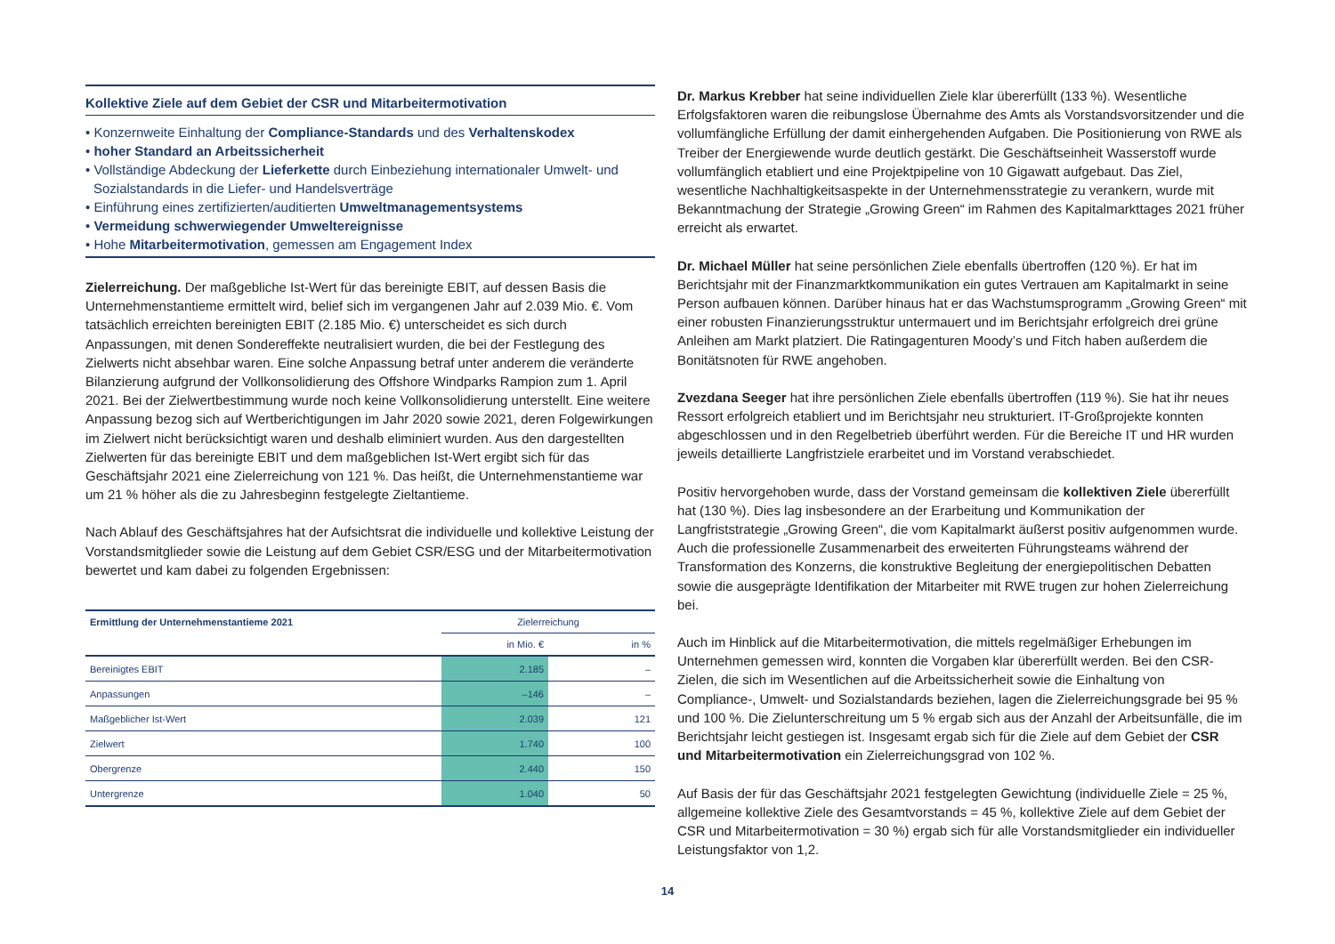Kollektive Ziele auf dem Gebiet der CSR und Mitarbeitermotivation
• Konzernweite Einhaltung der Compliance-Standards und des Verhaltenskodex
• hoher Standard an Arbeitssicherheit
• Vollständige Abdeckung der Lieferkette durch Einbeziehung internationaler Umwelt- und Sozialstandards in die Liefer- und Handelsverträge
• Einführung eines zertifizierten/auditierten Umweltmanagementsystems
• Vermeidung schwerwiegender Umweltereignisse
• Hohe Mitarbeitermotivation, gemessen am Engagement Index
Zielerreichung. Der maßgebliche Ist-Wert für das bereinigte EBIT, auf dessen Basis die Unternehmenstantieme ermittelt wird, belief sich im vergangenen Jahr auf 2.039 Mio. €. Vom tatsächlich erreichten bereinigten EBIT (2.185 Mio. €) unterscheidet es sich durch Anpassungen, mit denen Sondereffekte neutralisiert wurden, die bei der Festlegung des Zielwerts nicht absehbar waren. Eine solche Anpassung betraf unter anderem die veränderte Bilanzierung aufgrund der Vollkonsolidierung des Offshore Windparks Rampion zum 1. April 2021. Bei der Zielwertbestimmung wurde noch keine Vollkonsolidierung unterstellt. Eine weitere Anpassung bezog sich auf Wertberichtigungen im Jahr 2020 sowie 2021, deren Folgewirkungen im Zielwert nicht berücksichtigt waren und deshalb eliminiert wurden. Aus den dargestellten Zielwerten für das bereinigte EBIT und dem maßgeblichen Ist-Wert ergibt sich für das Geschäftsjahr 2021 eine Zielerreichung von 121 %. Das heißt, die Unternehmenstantieme war um 21 % höher als die zu Jahresbeginn festgelegte Zieltantieme.
Nach Ablauf des Geschäftsjahres hat der Aufsichtsrat die individuelle und kollektive Leistung der Vorstandsmitglieder sowie die Leistung auf dem Gebiet CSR/ESG und der Mitarbeitermotivation bewertet und kam dabei zu folgenden Ergebnissen:
| Ermittlung der Unternehmenstantieme 2021 | Zielerreichung | |
| --- | --- | --- |
| | in Mio. € | in % |
| Bereinigtes EBIT | 2.185 | – |
| Anpassungen | –146 | – |
| Maßgeblicher Ist-Wert | 2.039 | 121 |
| Zielwert | 1.740 | 100 |
| Obergrenze | 2.440 | 150 |
| Untergrenze | 1.040 | 50 |
Dr. Markus Krebber hat seine individuellen Ziele klar übererfüllt (133 %). Wesentliche Erfolgsfaktoren waren die reibungslose Übernahme des Amts als Vorstandsvorsitzender und die vollumfängliche Erfüllung der damit einhergehenden Aufgaben. Die Positionierung von RWE als Treiber der Energiewende wurde deutlich gestärkt. Die Geschäftseinheit Wasserstoff wurde vollumfänglich etabliert und eine Projektpipeline von 10 Gigawatt aufgebaut. Das Ziel, wesentliche Nachhaltigkeitsaspekte in der Unternehmensstrategie zu verankern, wurde mit Bekanntmachung der Strategie „Growing Green“ im Rahmen des Kapitalmarkttages 2021 früher erreicht als erwartet.
Dr. Michael Müller hat seine persönlichen Ziele ebenfalls übertroffen (120 %). Er hat im Berichtsjahr mit der Finanzmarktkommunikation ein gutes Vertrauen am Kapitalmarkt in seine Person aufbauen können. Darüber hinaus hat er das Wachstumsprogramm „Growing Green“ mit einer robusten Finanzierungsstruktur untermauert und im Berichtsjahr erfolgreich drei grüne Anleihen am Markt platziert. Die Ratingagenturen Moody’s und Fitch haben außerdem die Bonitätsnoten für RWE angehoben.
Zvezdana Seeger hat ihre persönlichen Ziele ebenfalls übertroffen (119 %). Sie hat ihr neues Ressort erfolgreich etabliert und im Berichtsjahr neu strukturiert. IT-Großprojekte konnten abgeschlossen und in den Regelbetrieb überführt werden. Für die Bereiche IT und HR wurden jeweils detaillierte Langfristziele erarbeitet und im Vorstand verabschiedet.
Positiv hervorgehoben wurde, dass der Vorstand gemeinsam die kollektiven Ziele übererfüllt hat (130 %). Dies lag insbesondere an der Erarbeitung und Kommunikation der Langfriststrategie „Growing Green“, die vom Kapitalmarkt äußerst positiv aufgenommen wurde. Auch die professionelle Zusammenarbeit des erweiterten Führungsteams während der Transformation des Konzerns, die konstruktive Begleitung der energiepolitischen Debatten sowie die ausgeprägte Identifikation der Mitarbeiter mit RWE trugen zur hohen Zielerreichung bei.
Auch im Hinblick auf die Mitarbeitermotivation, die mittels regelmäßiger Erhebungen im Unternehmen gemessen wird, konnten die Vorgaben klar übererfüllt werden. Bei den CSR-Zielen, die sich im Wesentlichen auf die Arbeitssicherheit sowie die Einhaltung von Compliance-, Umwelt- und Sozialstandards beziehen, lagen die Zielerreichungsgrade bei 95 % und 100 %. Die Zielunterschreitung um 5 % ergab sich aus der Anzahl der Arbeitsunfälle, die im Berichtsjahr leicht gestiegen ist. Insgesamt ergab sich für die Ziele auf dem Gebiet der CSR und Mitarbeitermotivation ein Zielerreichungsgrad von 102 %.
Auf Basis der für das Geschäftsjahr 2021 festgelegten Gewichtung (individuelle Ziele = 25 %, allgemeine kollektive Ziele des Gesamtvorstands = 45 %, kollektive Ziele auf dem Gebiet der CSR und Mitarbeitermotivation = 30 %) ergab sich für alle Vorstandsmitglieder ein individueller Leistungsfaktor von 1,2.
14